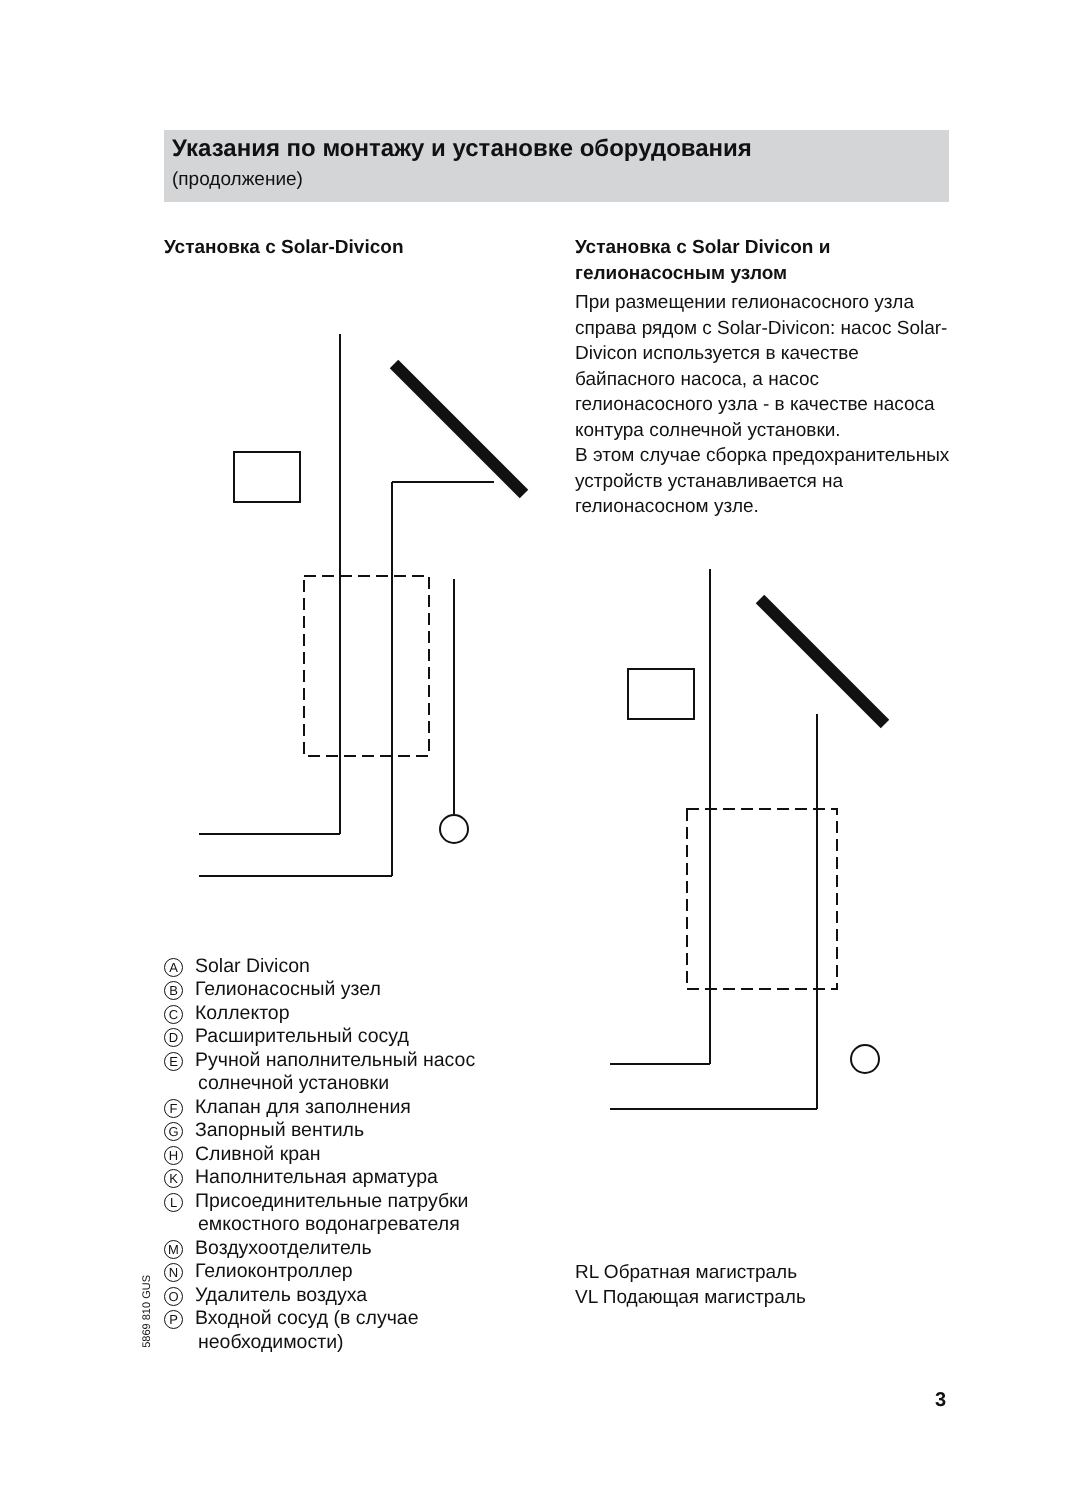Указания по монтажу и установке оборудования
(продолжение)
Установка с Solar-Divicon
A Solar Divicon
B Гелионасосный узел
C Коллектор
D Расширительный сосуд
E Ручной наполнительный насос солнечной установки
F Клапан для заполнения
G Запорный вентиль
H Сливной кран
K Наполнительная арматура
L Присоединительные патрубки емкостного водонагревателя
M Воздухоотделитель
N Гелиоконтроллер
O Удалитель воздуха
P Входной сосуд (в случае необходимости)
Установка с Solar Divicon и гелионасосным узлом
При размещении гелионасосного узла справа рядом с Solar-Divicon: насос Solar-Divicon используется в качестве байпасного насоса, а насос гелионасосного узла - в качестве насоса контура солнечной установки.
В этом случае сборка предохра­нительных устройств устанавли­вается на гелионасосном узле.
RL Обратная магистраль
VL Подающая магистраль
5869 810 GUS
3